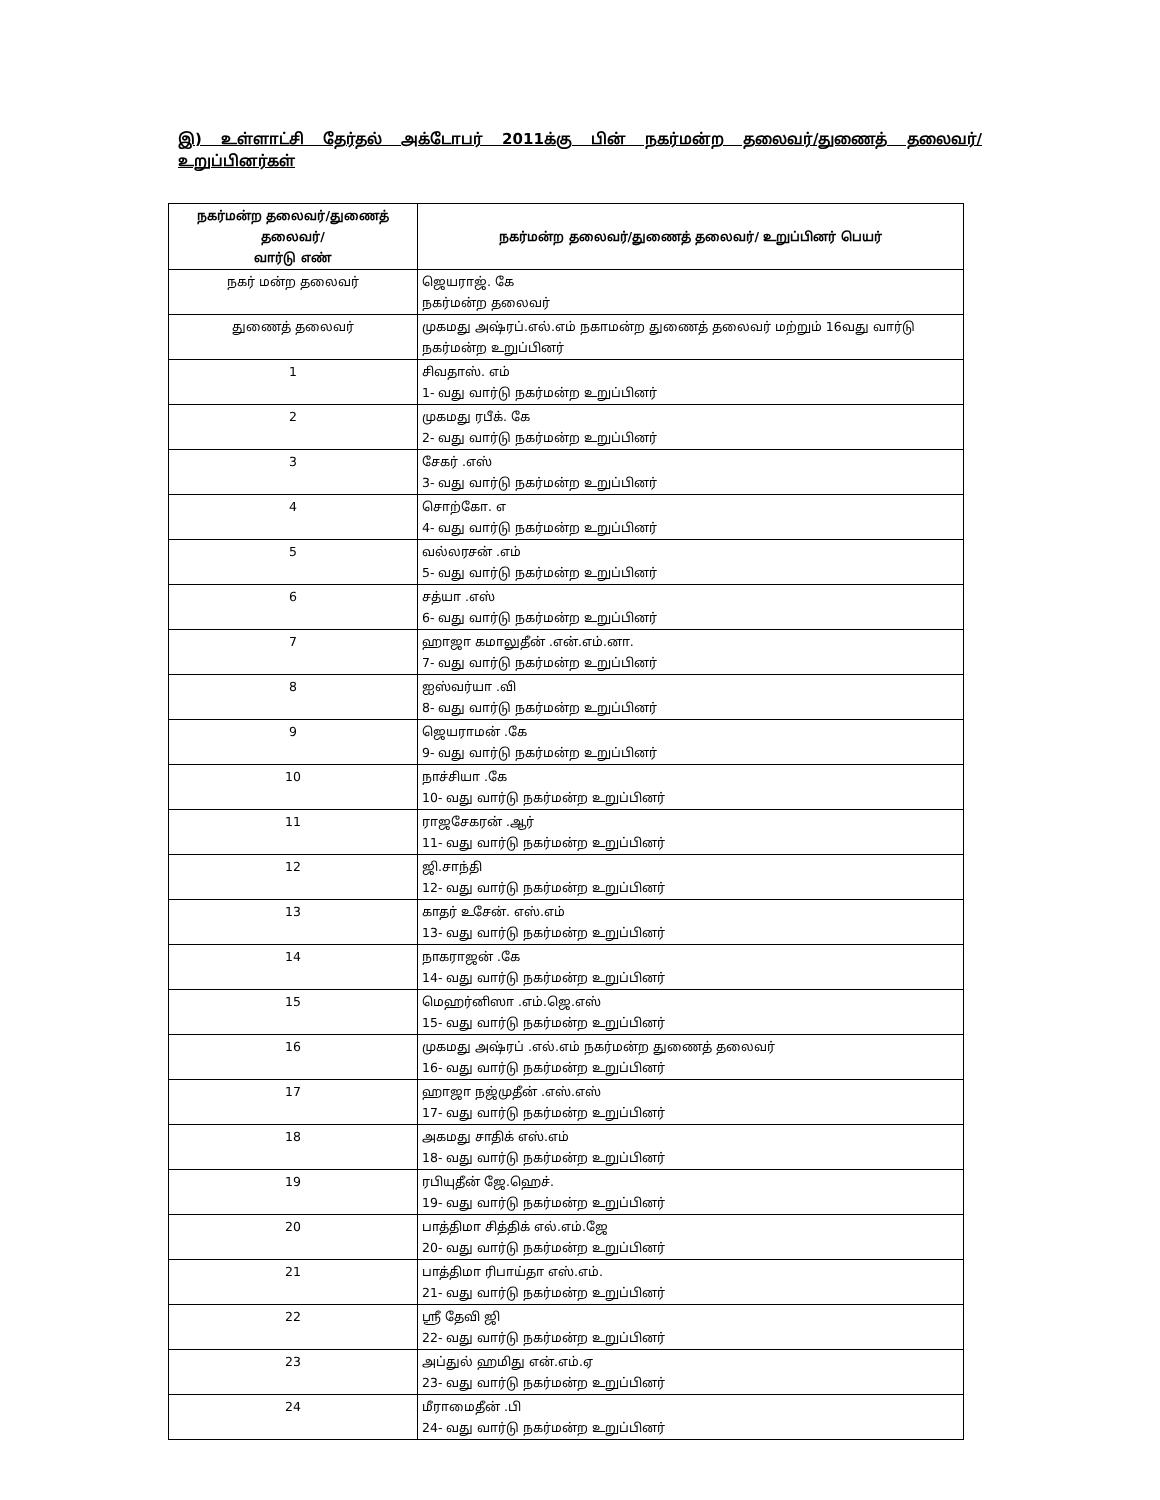இ) உள்ளாட்சி தேர்தல் அக்டோபர் 2011க்கு பின் நகர்மன்ற தலைவர்/துணைத் தலைவர்/உறுப்பினர்கள்
| நகர்மன்ற தலைவர்/துணைத் தலைவர்/ வார்டு எண் | நகர்மன்ற தலைவர்/துணைத் தலைவர்/ உறுப்பினர் பெயர் |
| --- | --- |
| நகர் மன்ற தலைவர் | ஜெயராஜ். கே நகர்மன்ற தலைவர் |
| துணைத் தலைவர் | முகமது அஷ்ரப்.எல்.எம் நகாமன்ற துணைத் தலைவர் மற்றும் 16வது வார்டு நகர்மன்ற உறுப்பினர் |
| 1 | சிவதாஸ். எம் 1- வது வார்டு நகர்மன்ற உறுப்பினர் |
| 2 | முகமது ரபீக். கே 2- வது வார்டு நகர்மன்ற உறுப்பினர் |
| 3 | சேகர் .எஸ் 3- வது வார்டு நகர்மன்ற உறுப்பினர் |
| 4 | சொற்கோ. எ 4- வது வார்டு நகர்மன்ற உறுப்பினர் |
| 5 | வல்லரசன் .எம் 5- வது வார்டு நகர்மன்ற உறுப்பினர் |
| 6 | சத்யா .எஸ் 6- வது வார்டு நகர்மன்ற உறுப்பினர் |
| 7 | ஹாஜா கமாலுதீன் .என்.எம்.னா. 7- வது வார்டு நகர்மன்ற உறுப்பினர் |
| 8 | ஐஸ்வர்யா .வி 8- வது வார்டு நகர்மன்ற உறுப்பினர் |
| 9 | ஜெயராமன் .கே 9- வது வார்டு நகர்மன்ற உறுப்பினர் |
| 10 | நாச்சியா .கே 10- வது வார்டு நகர்மன்ற உறுப்பினர் |
| 11 | ராஜசேகரன் .ஆர் 11- வது வார்டு நகர்மன்ற உறுப்பினர் |
| 12 | ஜி.சாந்தி 12- வது வார்டு நகர்மன்ற உறுப்பினர் |
| 13 | காதர் உசேன். எஸ்.எம் 13- வது வார்டு நகர்மன்ற உறுப்பினர் |
| 14 | நாகராஜன் .கே 14- வது வார்டு நகர்மன்ற உறுப்பினர் |
| 15 | மெஹர்னிஸா .எம்.ஜெ.எஸ் 15- வது வார்டு நகர்மன்ற உறுப்பினர் |
| 16 | முகமது அஷ்ரப் .எல்.எம் நகர்மன்ற துணைத் தலைவர் 16- வது வார்டு நகர்மன்ற உறுப்பினர் |
| 17 | ஹாஜா நஜ்முதீன் .எஸ்.எஸ் 17- வது வார்டு நகர்மன்ற உறுப்பினர் |
| 18 | அகமது சாதிக் எஸ்.எம் 18- வது வார்டு நகர்மன்ற உறுப்பினர் |
| 19 | ரபியுதீன் ஜே.ஹெச். 19- வது வார்டு நகர்மன்ற உறுப்பினர் |
| 20 | பாத்திமா சித்திக் எல்.எம்.ஜே 20- வது வார்டு நகர்மன்ற உறுப்பினர் |
| 21 | பாத்திமா ரிபாய்தா எஸ்.எம். 21- வது வார்டு நகர்மன்ற உறுப்பினர் |
| 22 | ஸ்ரீ தேவி ஜி 22- வது வார்டு நகர்மன்ற உறுப்பினர் |
| 23 | அப்துல் ஹமிது என்.எம்.ஏ 23- வது வார்டு நகர்மன்ற உறுப்பினர் |
| 24 | மீராமைதீன் .பி 24- வது வார்டு நகர்மன்ற உறுப்பினர் |